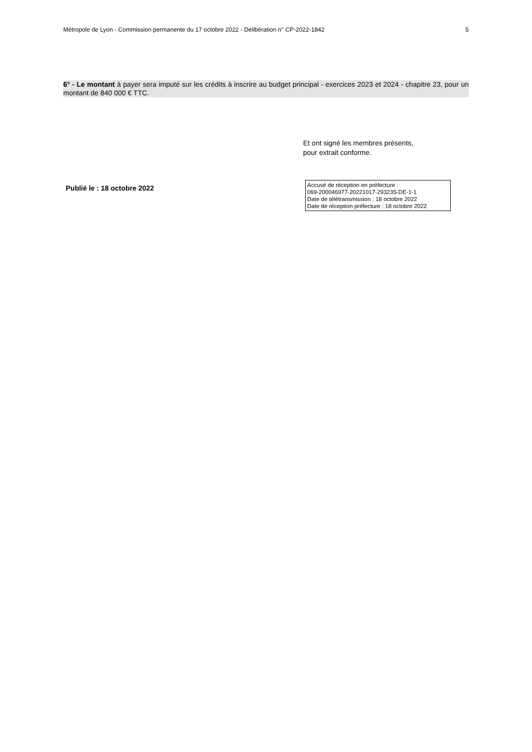Métropole de Lyon - Commission permanente du 17 octobre 2022 - Délibération n° CP-2022-1842 5
6° - Le montant à payer sera imputé sur les crédits à inscrire au budget principal - exercices 2023 et 2024 - chapitre 23, pour un montant de 840 000 € TTC.
Et ont signé les membres présents,
pour extrait conforme.
Publié le : 18 octobre 2022
Accusé de réception en préfecture :
069-200046977-20221017-293235-DE-1-1
Date de télétransmission : 18 octobre 2022
Date de réception préfecture : 18 octobre 2022